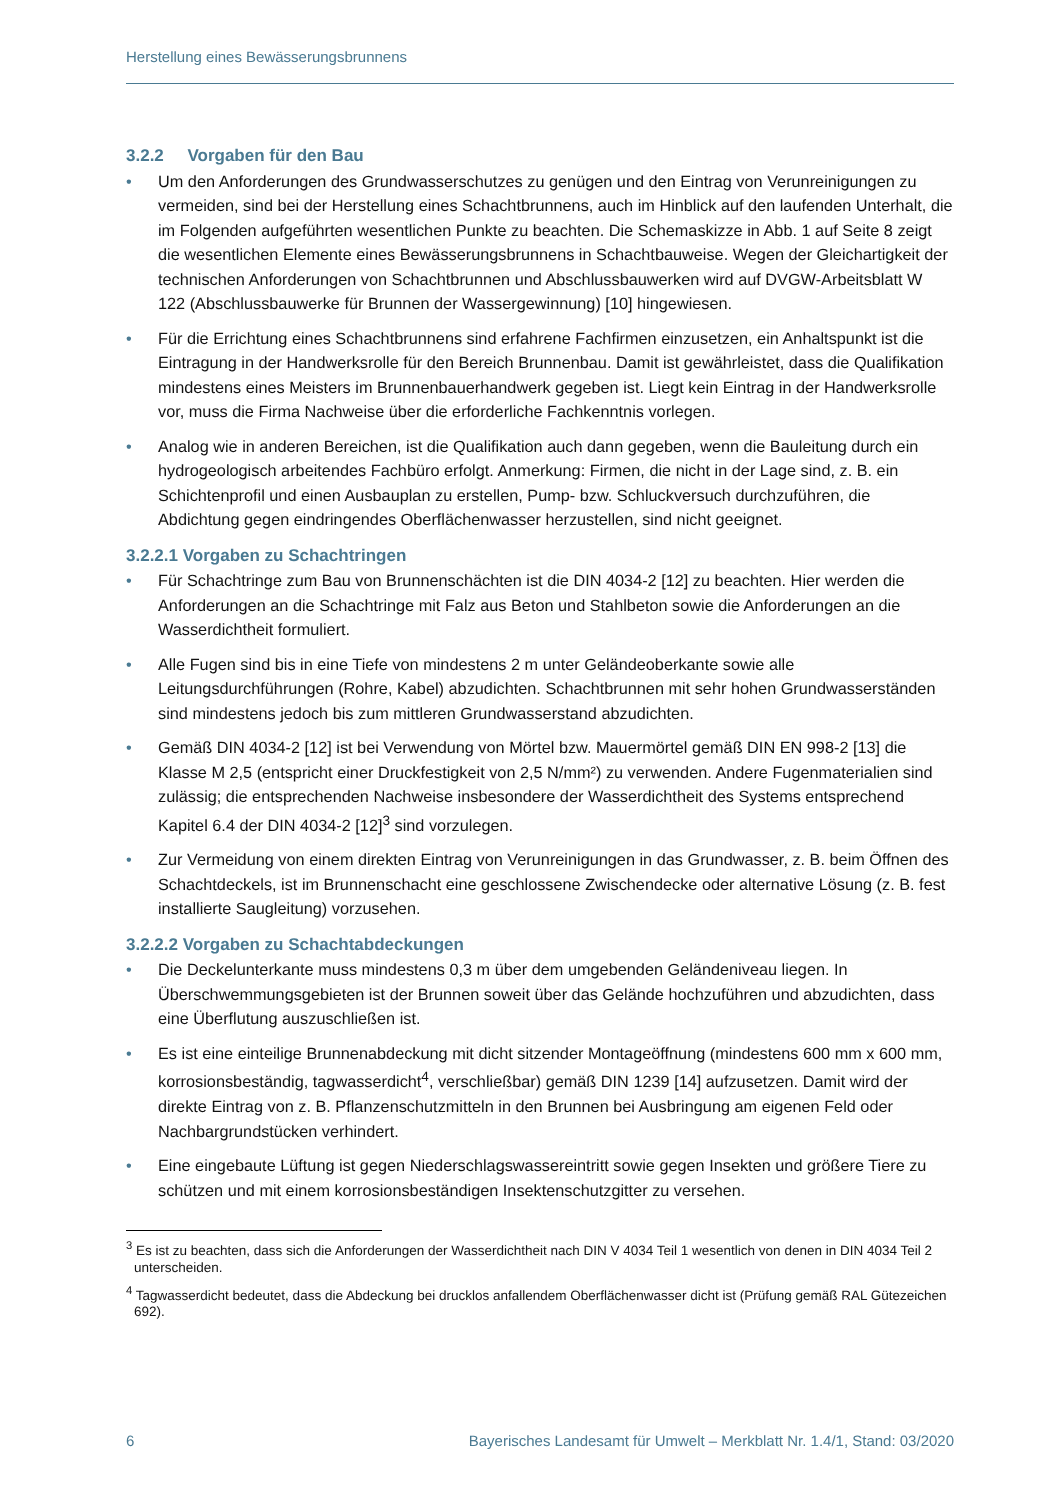Herstellung eines Bewässerungsbrunnens
3.2.2 Vorgaben für den Bau
• Um den Anforderungen des Grundwasserschutzes zu genügen und den Eintrag von Verunreinigungen zu vermeiden, sind bei der Herstellung eines Schachtbrunnens, auch im Hinblick auf den laufenden Unterhalt, die im Folgenden aufgeführten wesentlichen Punkte zu beachten. Die Schemaskizze in Abb. 1 auf Seite 8 zeigt die wesentlichen Elemente eines Bewässerungsbrunnens in Schachtbauweise. Wegen der Gleichartigkeit der technischen Anforderungen von Schachtbrunnen und Abschlussbauwerken wird auf DVGW-Arbeitsblatt W 122 (Abschlussbauwerke für Brunnen der Wassergewinnung) [10] hingewiesen.
• Für die Errichtung eines Schachtbrunnens sind erfahrene Fachfirmen einzusetzen, ein Anhaltspunkt ist die Eintragung in der Handwerksrolle für den Bereich Brunnenbau. Damit ist gewährleistet, dass die Qualifikation mindestens eines Meisters im Brunnenbauerhandwerk gegeben ist. Liegt kein Eintrag in der Handwerksrolle vor, muss die Firma Nachweise über die erforderliche Fachkenntnis vorlegen.
• Analog wie in anderen Bereichen, ist die Qualifikation auch dann gegeben, wenn die Bauleitung durch ein hydrogeologisch arbeitendes Fachbüro erfolgt. Anmerkung: Firmen, die nicht in der Lage sind, z. B. ein Schichtenprofil und einen Ausbauplan zu erstellen, Pump- bzw. Schluckversuch durchzuführen, die Abdichtung gegen eindringendes Oberflächenwasser herzustellen, sind nicht geeignet.
3.2.2.1 Vorgaben zu Schachtringen
• Für Schachtringe zum Bau von Brunnenschächten ist die DIN 4034-2 [12] zu beachten. Hier werden die Anforderungen an die Schachtringe mit Falz aus Beton und Stahlbeton sowie die Anforderungen an die Wasserdichtheit formuliert.
• Alle Fugen sind bis in eine Tiefe von mindestens 2 m unter Geländeoberkante sowie alle Leitungsdurchführungen (Rohre, Kabel) abzudichten. Schachtbrunnen mit sehr hohen Grundwasserständen sind mindestens jedoch bis zum mittleren Grundwasserstand abzudichten.
• Gemäß DIN 4034-2 [12] ist bei Verwendung von Mörtel bzw. Mauermörtel gemäß DIN EN 998-2 [13] die Klasse M 2,5 (entspricht einer Druckfestigkeit von 2,5 N/mm²) zu verwenden. Andere Fugenmaterialien sind zulässig; die entsprechenden Nachweise insbesondere der Wasserdichtheit des Systems entsprechend Kapitel 6.4 der DIN 4034-2 [12]<sup>3</sup> sind vorzulegen.
• Zur Vermeidung von einem direkten Eintrag von Verunreinigungen in das Grundwasser, z. B. beim Öffnen des Schachtdeckels, ist im Brunnenschacht eine geschlossene Zwischendecke oder alternative Lösung (z. B. fest installierte Saugleitung) vorzusehen.
3.2.2.2 Vorgaben zu Schachtabdeckungen
• Die Deckelunterkante muss mindestens 0,3 m über dem umgebenden Geländeniveau liegen. In Überschwemmungsgebieten ist der Brunnen soweit über das Gelände hochzuführen und abzudichten, dass eine Überflutung auszuschließen ist.
• Es ist eine einteilige Brunnenabdeckung mit dicht sitzender Montageöffnung (mindestens 600 mm x 600 mm, korrosionsbeständig, tagwasserdicht<sup>4</sup>, verschließbar) gemäß DIN 1239 [14] aufzusetzen. Damit wird der direkte Eintrag von z. B. Pflanzenschutzmitteln in den Brunnen bei Ausbringung am eigenen Feld oder Nachbargrundstücken verhindert.
• Eine eingebaute Lüftung ist gegen Niederschlagswassereintritt sowie gegen Insekten und größere Tiere zu schützen und mit einem korrosionsbeständigen Insektenschutzgitter zu versehen.
<sup>3</sup> Es ist zu beachten, dass sich die Anforderungen der Wasserdichtheit nach DIN V 4034 Teil 1 wesentlich von denen in DIN 4034 Teil 2 unterscheiden.
<sup>4</sup> Tagwasserdicht bedeutet, dass die Abdeckung bei drucklos anfallendem Oberflächenwasser dicht ist (Prüfung gemäß RAL Gütezeichen 692).
6 Bayerisches Landesamt für Umwelt – Merkblatt Nr. 1.4/1, Stand: 03/2020